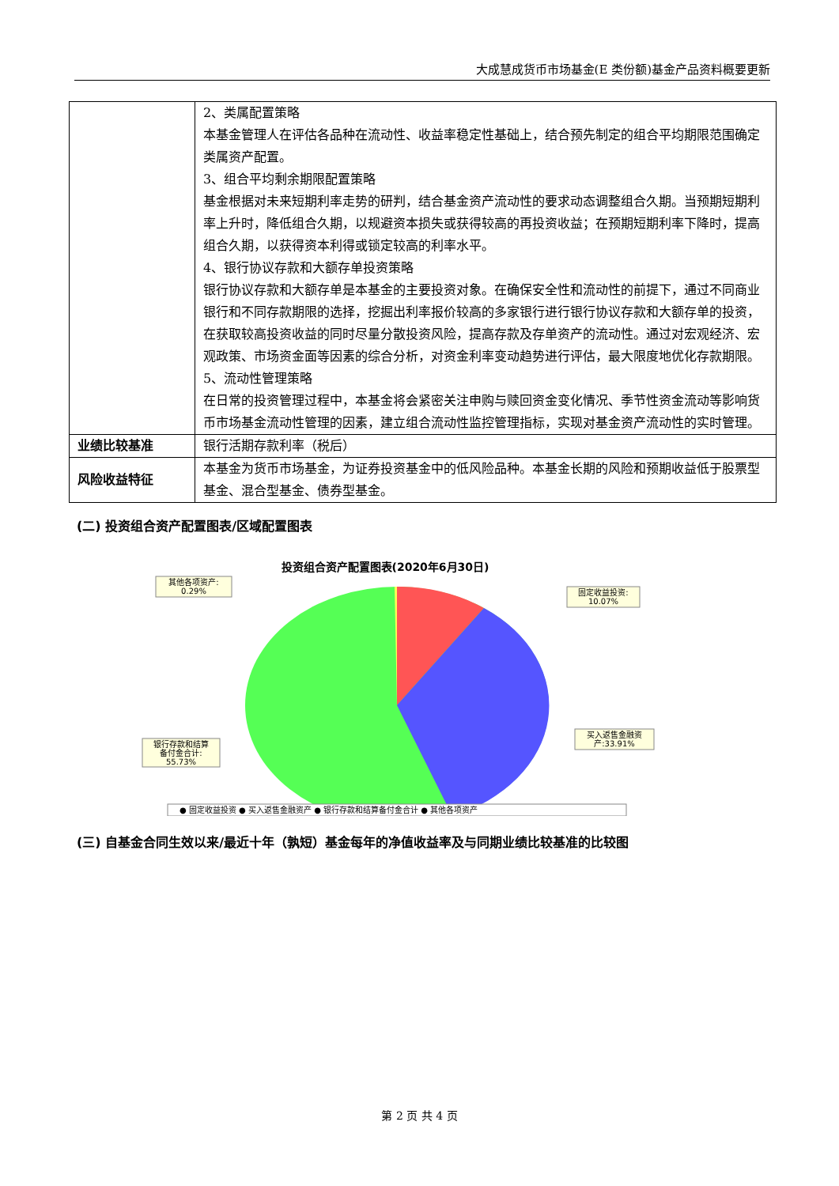大成慧成货币市场基金(E 类份额)基金产品资料概要更新
| | 2、类属配置策略 本基金管理人在评估各品种在流动性、收益率稳定性基础上，结合预先制定的组合平均期限范围确定类属资产配置。 3、组合平均剩余期限配置策略 基金根据对未来短期利率走势的研判，结合基金资产流动性的要求动态调整组合久期。当预期短期利率上升时，降低组合久期，以规避资本损失或获得较高的再投资收益；在预期短期利率下降时，提高组合久期，以获得资本利得或锁定较高的利率水平。 4、银行协议存款和大额存单投资策略 银行协议存款和大额存单是本基金的主要投资对象。在确保安全性和流动性的前提下，通过不同商业银行和不同存款期限的选择，挖掘出利率报价较高的多家银行进行银行协议存款和大额存单的投资，在获取较高投资收益的同时尽量分散投资风险，提高存款及存单资产的流动性。通过对宏观经济、宏观政策、市场资金面等因素的综合分析，对资金利率变动趋势进行评估，最大限度地优化存款期限。 5、流动性管理策略 在日常的投资管理过程中，本基金将会紧密关注申购与赎回资金变化情况、季节性资金流动等影响货币市场基金流动性管理的因素，建立组合流动性监控管理指标，实现对基金资产流动性的实时管理。 |
| 业绩比较基准 | 银行活期存款利率（税后） |
| 风险收益特征 | 本基金为货币市场基金，为证券投资基金中的低风险品种。本基金长期的风险和预期收益低于股票型基金、混合型基金、债券型基金。 |
(二) 投资组合资产配置图表/区域配置图表
投资组合资产配置图表(2020年6月30日)
其他各项资产:
0.29%
固定收益投资:
10.07%
买入返售金融资
产:33.91%
银行存款和结算
备付金合计:
55.73%
● 固定收益投资 ● 买入返售金融资产 ● 银行存款和结算备付金合计 ● 其他各项资产
(三) 自基金合同生效以来/最近十年（孰短）基金每年的净值收益率及与同期业绩比较基准的比较图
第 2 页 共 4 页